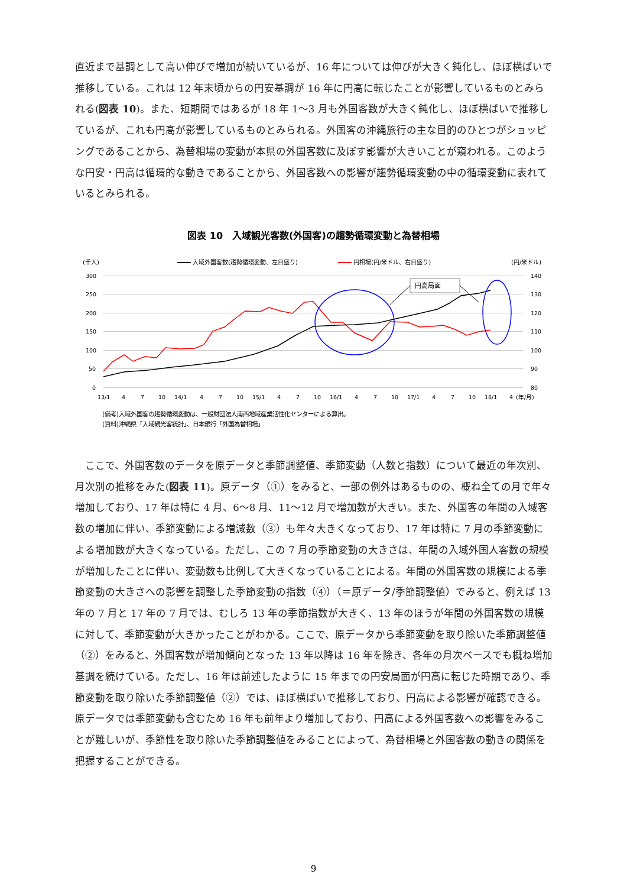直近まで基調として高い伸びで増加が続いているが、16 年については伸びが大きく鈍化し、ほぼ横ばいで推移している。これは 12 年末頃からの円安基調が 16 年に円高に転じたことが影響しているものとみられる(図表 10)。また、短期間ではあるが 18 年 1～3 月も外国客数が大きく鈍化し、ほぼ横ばいで推移しているが、これも円高が影響しているものとみられる。外国客の沖縄旅行の主な目的のひとつがショッピングであることから、為替相場の変動が本県の外国客数に及ぼす影響が大きいことが窺われる。このような円安・円高は循環的な動きであることから、外国客数への影響が趨勢循環変動の中の循環変動に表れているとみられる。
図表 10　入域観光客数(外国客)の趨勢循環変動と為替相場
(千人)
入域外国客数(趨勢循環変動、左目盛り)
円相場(円/米ドル、右目盛り)
(円/米ドル)
300
250
200
150
100
50
0
140
130
120
110
100
90
80
円高局面
13/1
4
7
10
14/1
4
7
10
15/1
4
7
10
16/1
4
7
10
17/1
4
7
10
18/1
4
(年/月)
(備考)入域外国客の趨勢循環変動は、一般財団法人南西地域産業活性化センターによる算出。
(資料)沖縄県「入域観光客統計」、日本銀行「外国為替相場」
　ここで、外国客数のデータを原データと季節調整値、季節変動（人数と指数）について最近の年次別、月次別の推移をみた(図表 11)。原データ（①）をみると、一部の例外はあるものの、概ね全ての月で年々増加しており、17 年は特に 4 月、6～8 月、11～12 月で増加数が大きい。また、外国客の年間の入域客数の増加に伴い、季節変動による増減数（③）も年々大きくなっており、17 年は特に 7 月の季節変動による増加数が大きくなっている。ただし、この 7 月の季節変動の大きさは、年間の入域外国人客数の規模が増加したことに伴い、変動数も比例して大きくなっていることによる。年間の外国客数の規模による季節変動の大きさへの影響を調整した季節変動の指数（④）（＝原データ/季節調整値）でみると、例えば 13 年の 7 月と 17 年の 7 月では、むしろ 13 年の季節指数が大きく、13 年のほうが年間の外国客数の規模に対して、季節変動が大きかったことがわかる。ここで、原データから季節変動を取り除いた季節調整値（②）をみると、外国客数が増加傾向となった 13 年以降は 16 年を除き、各年の月次ベースでも概ね増加基調を続けている。ただし、16 年は前述したように 15 年までの円安局面が円高に転じた時期であり、季節変動を取り除いた季節調整値（②）では、ほぼ横ばいで推移しており、円高による影響が確認できる。原データでは季節変動も含むため 16 年も前年より増加しており、円高による外国客数への影響をみることが難しいが、季節性を取り除いた季節調整値をみることによって、為替相場と外国客数の動きの関係を把握することができる。
9